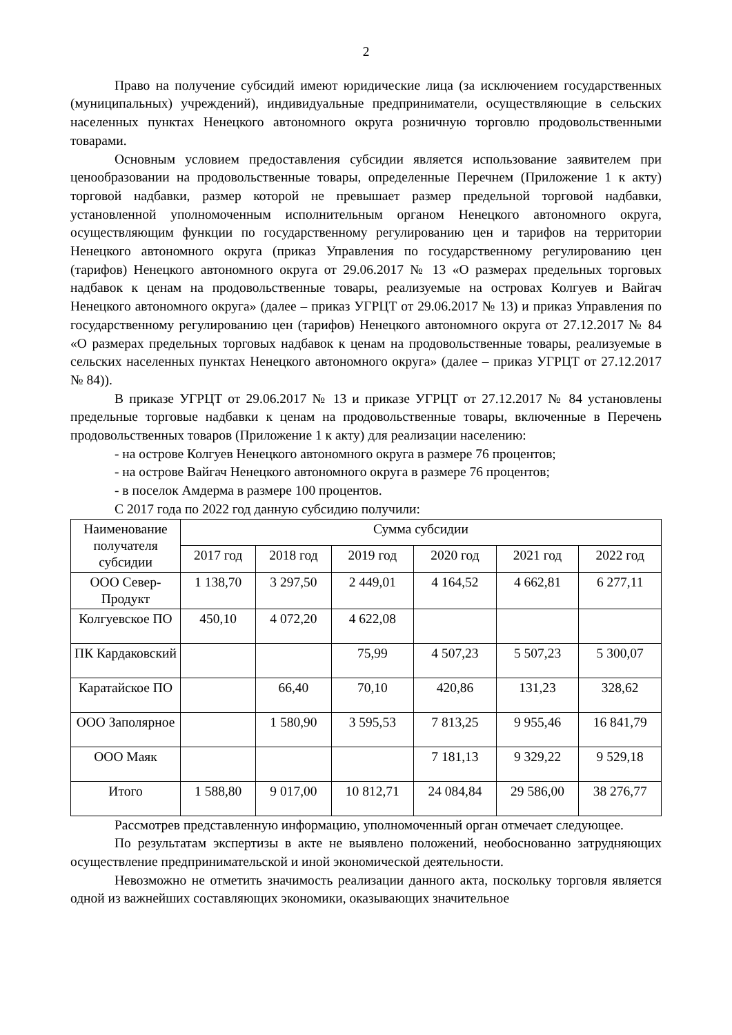2
Право на получение субсидий имеют юридические лица (за исключением государственных (муниципальных) учреждений), индивидуальные предприниматели, осуществляющие в сельских населенных пунктах Ненецкого автономного округа розничную торговлю продовольственными товарами.
Основным условием предоставления субсидии является использование заявителем при ценообразовании на продовольственные товары, определенные Перечнем (Приложение 1 к акту) торговой надбавки, размер которой не превышает размер предельной торговой надбавки, установленной уполномоченным исполнительным органом Ненецкого автономного округа, осуществляющим функции по государственному регулированию цен и тарифов на территории Ненецкого автономного округа (приказ Управления по государственному регулированию цен (тарифов) Ненецкого автономного округа от 29.06.2017 № 13 «О размерах предельных торговых надбавок к ценам на продовольственные товары, реализуемые на островах Колгуев и Вайгач Ненецкого автономного округа» (далее – приказ УГРЦТ от 29.06.2017 № 13) и приказ Управления по государственному регулированию цен (тарифов) Ненецкого автономного округа от 27.12.2017 № 84 «О размерах предельных торговых надбавок к ценам на продовольственные товары, реализуемые в сельских населенных пунктах Ненецкого автономного округа» (далее – приказ УГРЦТ от 27.12.2017 № 84)).
В приказе УГРЦТ от 29.06.2017 № 13 и приказе УГРЦТ от 27.12.2017 № 84 установлены предельные торговые надбавки к ценам на продовольственные товары, включенные в Перечень продовольственных товаров (Приложение 1 к акту) для реализации населению:
- на острове Колгуев Ненецкого автономного округа в размере 76 процентов;
- на острове Вайгач Ненецкого автономного округа в размере 76 процентов;
- в поселок Амдерма в размере 100 процентов.
С 2017 года по 2022 год данную субсидию получили:
| Наименование получателя субсидии | Сумма субсидии | | | | | |
| --- | --- | --- | --- | --- | --- | --- |
| | 2017 год | 2018 год | 2019 год | 2020 год | 2021 год | 2022 год |
| ООО Север-Продукт | 1 138,70 | 3 297,50 | 2 449,01 | 4 164,52 | 4 662,81 | 6 277,11 |
| Колгуевское ПО | 450,10 | 4 072,20 | 4 622,08 | | | |
| ПК Кардаковский | | | 75,99 | 4 507,23 | 5 507,23 | 5 300,07 |
| Каратайское ПО | | 66,40 | 70,10 | 420,86 | 131,23 | 328,62 |
| ООО Заполярное | | 1 580,90 | 3 595,53 | 7 813,25 | 9 955,46 | 16 841,79 |
| ООО Маяк | | | | 7 181,13 | 9 329,22 | 9 529,18 |
| Итого | 1 588,80 | 9 017,00 | 10 812,71 | 24 084,84 | 29 586,00 | 38 276,77 |
Рассмотрев представленную информацию, уполномоченный орган отмечает следующее.
По результатам экспертизы в акте не выявлено положений, необоснованно затрудняющих осуществление предпринимательской и иной экономической деятельности.
Невозможно не отметить значимость реализации данного акта, поскольку торговля является одной из важнейших составляющих экономики, оказывающих значительное